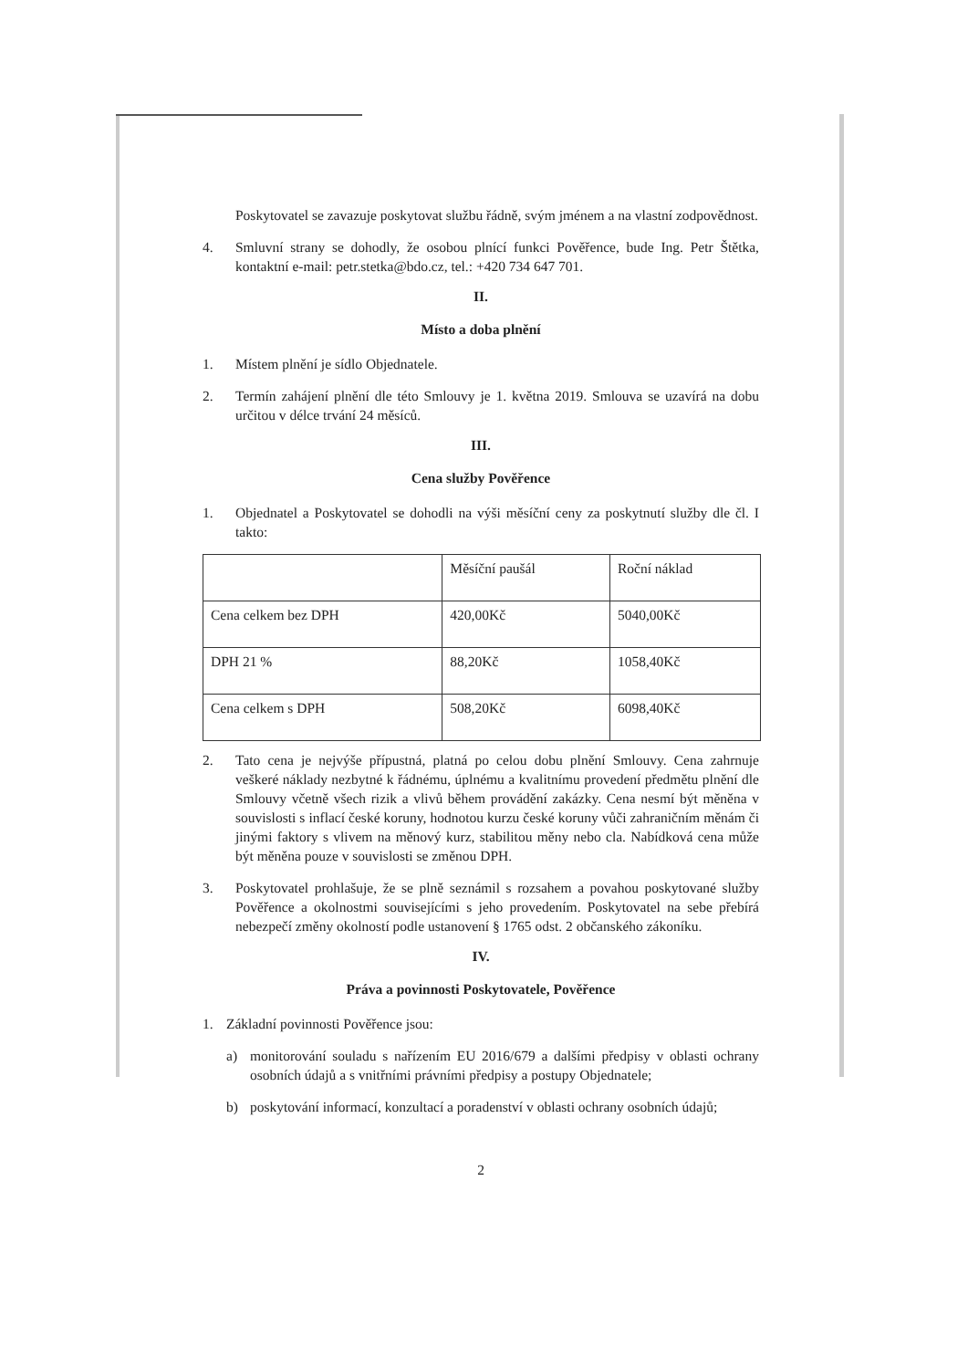Poskytovatel se zavazuje poskytovat službu řádně, svým jménem a na vlastní zodpovědnost.
4. Smluvní strany se dohodly, že osobou plnící funkci Pověřence, bude Ing. Petr Štětka, kontaktní e-mail: petr.stetka@bdo.cz, tel.: +420 734 647 701.
II.
Místo a doba plnění
1. Místem plnění je sídlo Objednatele.
2. Termín zahájení plnění dle této Smlouvy je 1. května 2019. Smlouva se uzavírá na dobu určitou v délce trvání 24 měsíců.
III.
Cena služby Pověřence
1. Objednatel a Poskytovatel se dohodli na výši měsíční ceny za poskytnutí služby dle čl. I takto:
| | Měsíční paušál | Roční náklad |
| Cena celkem bez DPH | 420,00Kč | 5040,00Kč |
| DPH 21 % | 88,20Kč | 1058,40Kč |
| Cena celkem s DPH | 508,20Kč | 6098,40Kč |
2. Tato cena je nejvýše přípustná, platná po celou dobu plnění Smlouvy. Cena zahrnuje veškeré náklady nezbytné k řádnému, úplnému a kvalitnímu provedení předmětu plnění dle Smlouvy včetně všech rizik a vlivů během provádění zakázky. Cena nesmí být měněna v souvislosti s inflací české koruny, hodnotou kurzu české koruny vůči zahraničním měnám či jinými faktory s vlivem na měnový kurz, stabilitou měny nebo cla. Nabídková cena může být měněna pouze v souvislosti se změnou DPH.
3. Poskytovatel prohlašuje, že se plně seznámil s rozsahem a povahou poskytované služby Pověřence a okolnostmi souvisejícími s jeho provedením. Poskytovatel na sebe přebírá nebezpečí změny okolností podle ustanovení § 1765 odst. 2 občanského zákoníku.
IV.
Práva a povinnosti Poskytovatele, Pověřence
1. Základní povinnosti Pověřence jsou:
a) monitorování souladu s nařízením EU 2016/679 a dalšími předpisy v oblasti ochrany osobních údajů a s vnitřními právními předpisy a postupy Objednatele;
b) poskytování informací, konzultací a poradenství v oblasti ochrany osobních údajů;
2